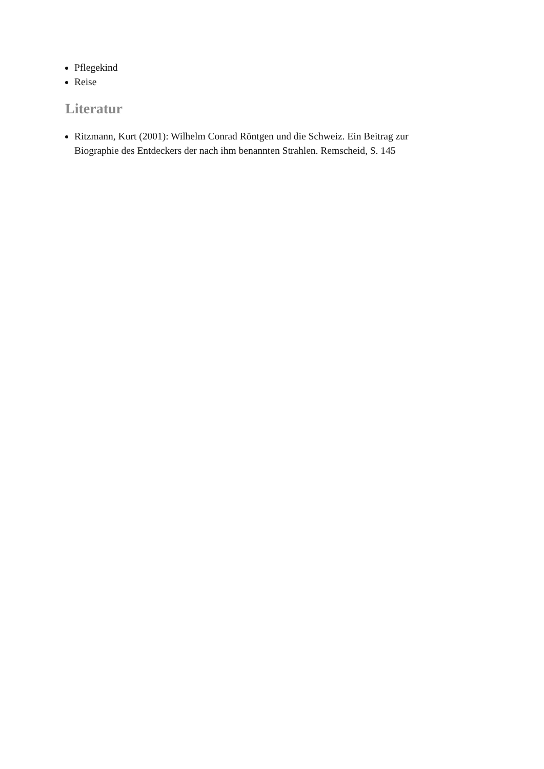Pflegekind
Reise
Literatur
Ritzmann, Kurt (2001): Wilhelm Conrad Röntgen und die Schweiz. Ein Beitrag zur Biographie des Entdeckers der nach ihm benannten Strahlen. Remscheid, S. 145